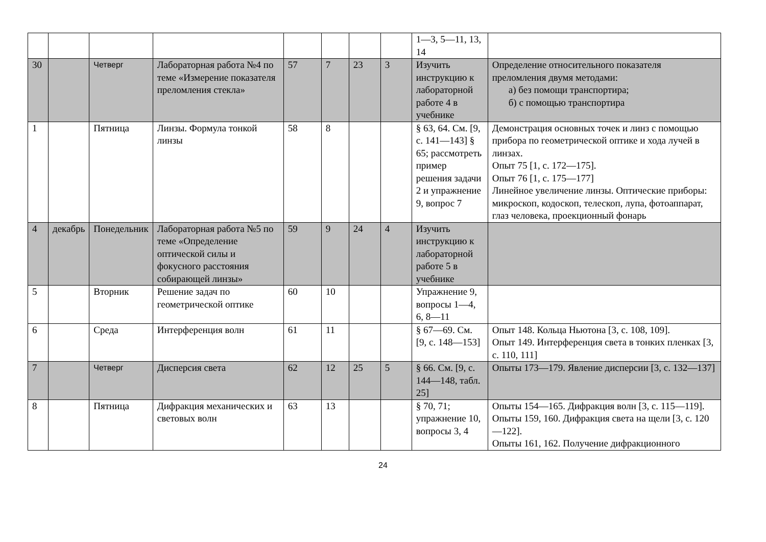| | | | | | | | | 1—3, 5—11, 13, 14 | |
| 30 | | Четверг | Лабораторная работа №4 по теме «Измерение показателя преломления стекла» | 57 | 7 | 23 | 3 | Изучить инструкцию к лабораторной работе 4 в учебнике | Определение относительного показателя преломления двумя методами: а) без помощи транспортира; б) с помощью транспортира |
| 1 | | Пятница | Линзы. Формула тонкой линзы | 58 | 8 | | | § 63, 64. См. [9, с. 141—143] § 65; рассмотреть пример решения задачи 2 и упражнение 9, вопрос 7 | Демонстрация основных точек и линз с помощью прибора по геометрической оптике и хода лучей в линзах. Опыт 75 [1, с. 172—175]. Опыт 76 [1, с. 175—177] Линейное увеличение линзы. Оптические приборы: микроскоп, кодоскоп, телескоп, лупа, фотоаппарат, глаз человека, проекционный фонарь |
| 4 | декабрь | Понедельник | Лабораторная работа №5 по теме «Определение оптической силы и фокусного расстояния собирающей линзы» | 59 | 9 | 24 | 4 | Изучить инструкцию к лабораторной работе 5 в учебнике | |
| 5 | | Вторник | Решение задач по геометрической оптике | 60 | 10 | | | Упражнение 9, вопросы 1—4, 6, 8—11 | |
| 6 | | Среда | Интерференция волн | 61 | 11 | | | § 67—69. См. [9, с. 148—153] | Опыт 148. Кольца Ньютона [3, с. 108, 109]. Опыт 149. Интерференция света в тонких пленках [3, с. 110, 111] |
| 7 | | Четверг | Дисперсия света | 62 | 12 | 25 | 5 | § 66. См. [9, с. 144—148, табл. 25] | Опыты 173—179. Явление дисперсии [3, с. 132—137] |
| 8 | | Пятница | Дифракция механических и световых волн | 63 | 13 | | | § 70, 71; упражнение 10, вопросы 3, 4 | Опыты 154—165. Дифракция волн [3, с. 115—119]. Опыты 159, 160. Дифракция света на щели [3, с. 120—122]. Опыты 161, 162. Получение дифракционного |
24